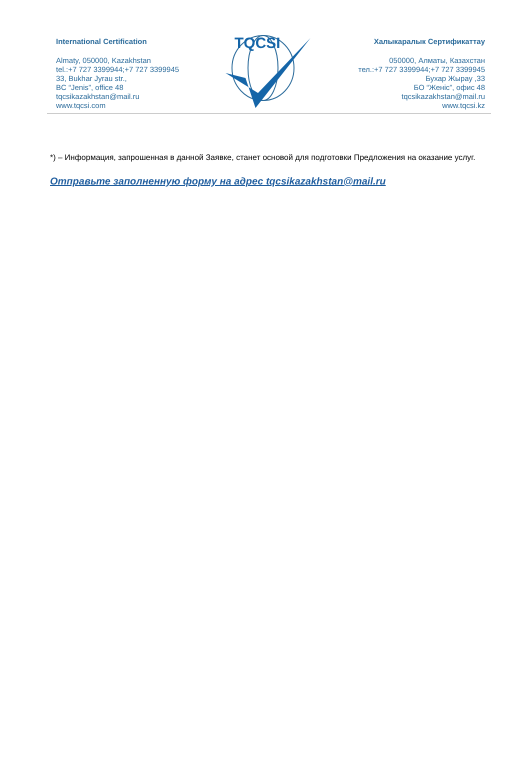International Certification
Almaty, 050000, Kazakhstan
tel.:+7 727 3399944;+7 727 3399945
33, Bukhar Jyrau str.,
BC “Jenis”, office 48
tqcsikazakhstan@mail.ru
www.tqcsi.com
TQCSI
Халыкаралык Сертификаттау
050000, Алматы, Казахстан
тел.:+7 727 3399944;+7 727 3399945
Бухар Жырау ,33
БО “Женіс”, офис 48
tqcsikazakhstan@mail.ru
www.tqcsi.kz
*) – Информация, запрошенная в данной Заявке, станет основой для подготовки Предложения на оказание услуг.
Отправьте заполненную форму на адрес tqcsikazakhstan@mail.ru